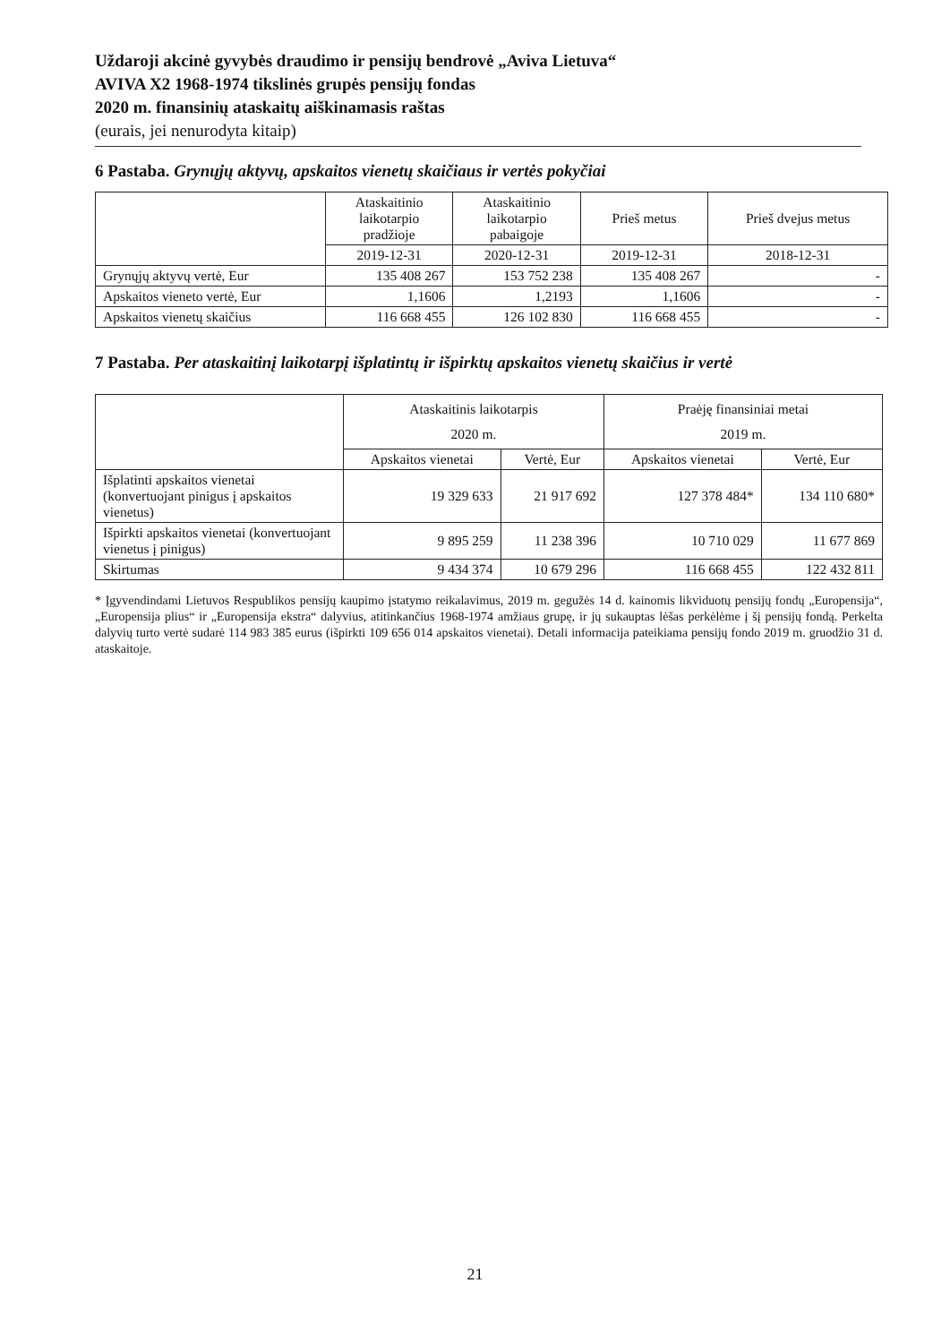Uždaroji akcinė gyvybės draudimo ir pensijų bendrovė „Aviva Lietuva“AVIVA X2 1968-1974 tikslinės grupės pensijų fondas
2020 m. finansinių ataskaitų aiškinamasis raštas
(eurais, jei nenurodyta kitaip)
6 Pastaba. Grynųjų aktyvų, apskaitos vienetų skaičiaus ir vertės pokyčiai
| | Ataskaitinio laikotarpio pradžioje | Ataskaitinio laikotarpio pabaigoje | Prieš metus | Prieš dvejus metus |
| --- | --- | --- | --- | --- |
| | 2019-12-31 | 2020-12-31 | 2019-12-31 | 2018-12-31 |
| Grynųjų aktyvų vertė, Eur | 135 408 267 | 153 752 238 | 135 408 267 | - |
| Apskaitos vieneto vertė, Eur | 1,1606 | 1,2193 | 1,1606 | - |
| Apskaitos vienetų skaičius | 116 668 455 | 126 102 830 | 116 668 455 | - |
7 Pastaba. Per ataskaitinį laikotarpį išplatintų ir išpirktų apskaitos vienetų skaičius ir vertė
| | Ataskaitinis laikotarpis 2020 m. | | Praėję finansiniai metai 2019 m. | |
| --- | --- | --- | --- | --- |
| | Apskaitos vienetai | Vertė, Eur | Apskaitos vienetai | Vertė, Eur |
| Išplatinti apskaitos vienetai (konvertuojant pinigus į apskaitos vienetus) | 19 329 633 | 21 917 692 | 127 378 484* | 134 110 680* |
| Išpirkti apskaitos vienetai (konvertuojant vienetus į pinigus) | 9 895 259 | 11 238 396 | 10 710 029 | 11 677 869 |
| Skirtumas | 9 434 374 | 10 679 296 | 116 668 455 | 122 432 811 |
* Įgyvendindami Lietuvos Respublikos pensijų kaupimo įstatymo reikalavimus, 2019 m. gegužės 14 d. kainomis likviduotų pensijų fondų „Europensija“, „Europensija plius“ ir „Europensija ekstra“ dalyvius, atitinkančius 1968-1974 amžiaus grupę, ir jų sukauptas lėšas perkėlėme į šį pensijų fondą. Perkelta dalyvių turto vertė sudarė 114 983 385 eurus (išpirkti 109 656 014 apskaitos vienetai). Detali informacija pateikiama pensijų fondo 2019 m. gruodžio 31 d. ataskaitoje.
21